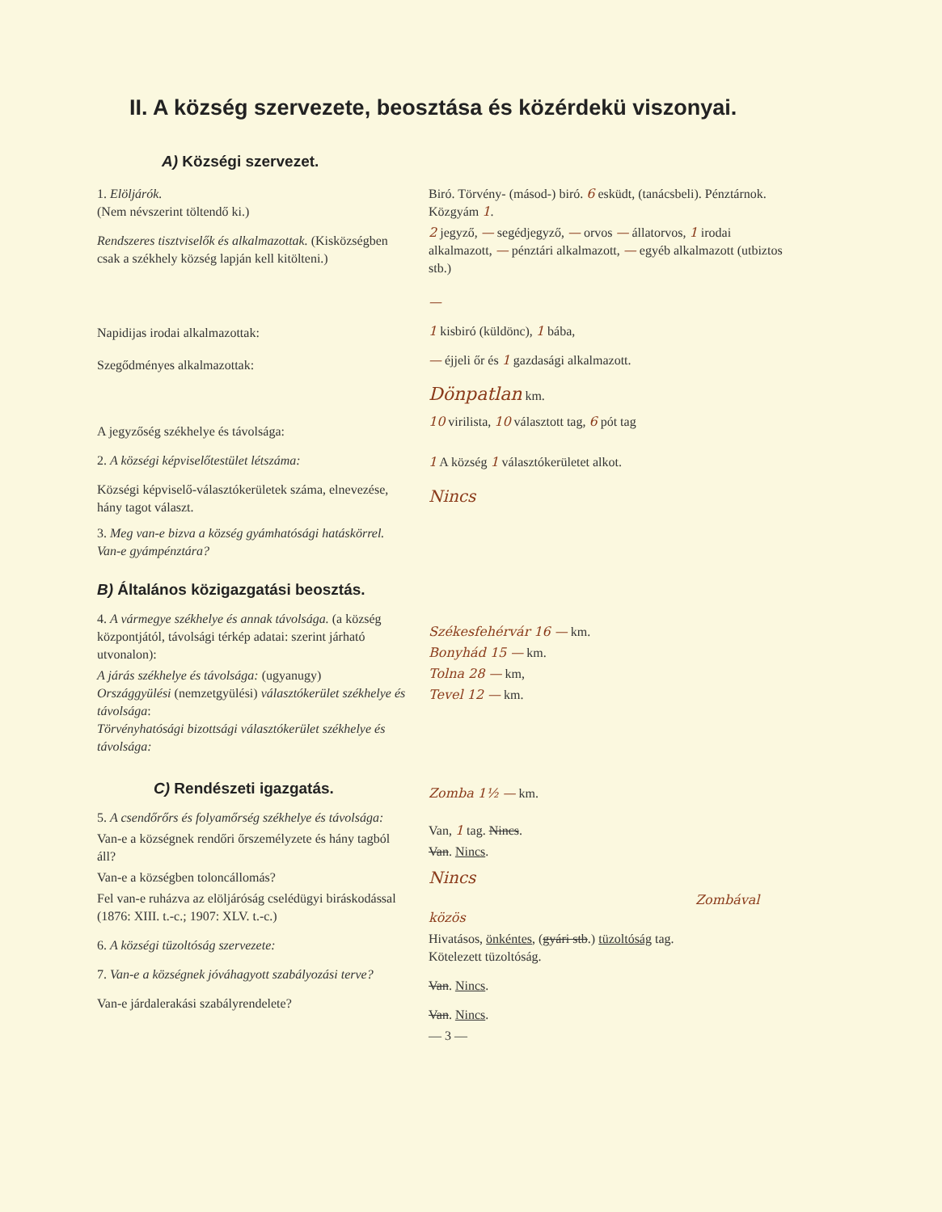II. A község szervezete, beosztása és közérdekü viszonyai.
A) Községi szervezet.
1. Elöljárók.
(Nem névszerint töltendő ki.)
Rendszeres tisztviselők és alkalmazottak. (Kisközségben csak a székhely község lapján kell kitölteni.)
Napidijas irodai alkalmazottak:
Szegődményes alkalmazottak:
A jegyzőség székhelye és távolsága:
2. A községi képviselőtestület létszáma:
Községi képviselő-választókerületek száma, elnevezése, hány tagot választ.
3. Meg van-e bizva a község gyámhatósági hatáskörrel. Van-e gyámpénztára?
Biró. Törvény- (másod-) biró. 6 esküdt, (tanácsbeli). Pénztárnok. Közgyám 1.
2 jegyző, — segédjegyző, — orvos — állatorvos, 1 irodai alkalmazott, — pénztári alkalmazott, — egyéb alkalmazott (utbiztos stb.)
—
1 kisbiró (küldönc), 1 bába,
— éjjeli őr és 1 gazdasági alkalmazott.
Dönpatlan km.
10 virilista, 10 választott tag, 6 pót tag
1 A község 1 választókerületet alkot.
Nincs
B) Általános közigazgatási beosztás.
4. A vármegye székhelye és annak távolsága. (a község központjától, távolsági térkép adatai: szerint járható utvonalon):
A járás székhelye és távolsága: (ugyanugy)
Országgyülési (nemzetgyülési) választókerület székhelye és távolsága:
Törvényhatósági bizottsági választókerület székhelye és távolsága:
C) Rendészeti igazgatás.
5. A csendőrőrs és folyamőrség székhelye és távolsága:
Van-e a községnek rendőri őrszemélyzete és hány tagból áll?
Van-e a községben toloncállomás?
Fel van-e ruházva az elöljáróság cselédügyi biráskodással (1876: XIII. t.-c.; 1907: XLV. t.-c.)
6. A községi tüzoltóság szervezete:
7. Van-e a községnek jóváhagyott szabályozási terve?
Van-e járdalerakási szabályrendelete?
Székesfehérvár 16 — km.
Bonyhád 15 — km.
Tolna 28 — km,
Tevel 12 — km.
Zomba 1½ — km.
Van, 1 tag. Nincs.
Van. Nincs.
Nincs
Zombával közös
Hivatásos, önkéntes, (gyári stb.) tüzoltóság tag.
Kötelezett tüzoltóság.
Van. Nincs.
Van. Nincs.
— 3 —